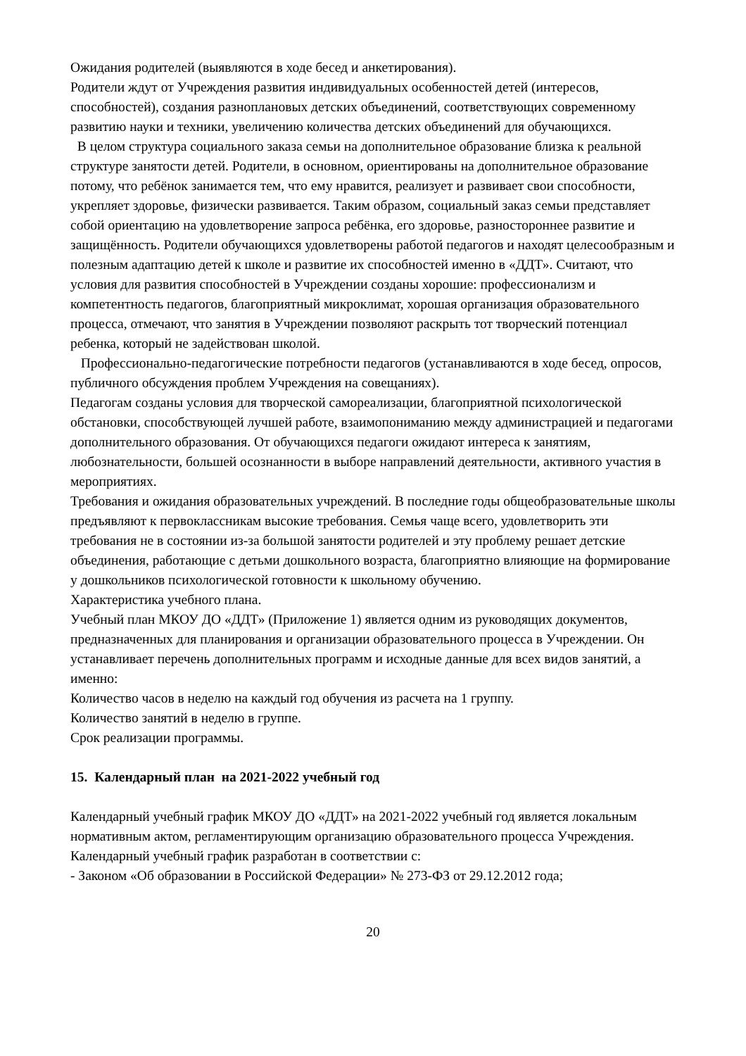Ожидания родителей (выявляются в ходе бесед и анкетирования).
Родители ждут от Учреждения развития индивидуальных особенностей детей (интересов, способностей), создания разноплановых детских объединений, соответствующих современному развитию науки и техники, увеличению количества детских объединений для обучающихся.
В целом структура социального заказа семьи на дополнительное образование близка к реальной структуре занятости детей. Родители, в основном, ориентированы на дополнительное образование потому, что ребёнок занимается тем, что ему нравится, реализует и развивает свои способности, укрепляет здоровье, физически развивается. Таким образом, социальный заказ семьи представляет собой ориентацию на удовлетворение запроса ребёнка, его здоровье, разностороннее развитие и защищённость. Родители обучающихся удовлетворены работой педагогов и находят целесообразным и полезным адаптацию детей к школе и развитие их способностей именно в «ДДТ». Считают, что условия для развития способностей в Учреждении созданы хорошие: профессионализм и компетентность педагогов, благоприятный микроклимат, хорошая организация образовательного процесса, отмечают, что занятия в Учреждении позволяют раскрыть тот творческий потенциал ребенка, который не задействован школой.
Профессионально-педагогические потребности педагогов (устанавливаются в ходе бесед, опросов, публичного обсуждения проблем Учреждения на совещаниях).
Педагогам созданы условия для творческой самореализации, благоприятной психологической обстановки, способствующей лучшей работе, взаимопониманию между администрацией и педагогами дополнительного образования. От обучающихся педагоги ожидают интереса к занятиям, любознательности, большей осознанности в выборе направлений деятельности, активного участия в мероприятиях.
Требования и ожидания образовательных учреждений. В последние годы общеобразовательные школы предъявляют к первоклассникам высокие требования. Семья чаще всего, удовлетворить эти требования не в состоянии из-за большой занятости родителей и эту проблему решает детские объединения, работающие с детьми дошкольного возраста, благоприятно влияющие на формирование у дошкольников психологической готовности к школьному обучению.
Характеристика учебного плана.
Учебный план МКОУ ДО «ДДТ» (Приложение 1) является одним из руководящих документов, предназначенных для планирования и организации образовательного процесса в Учреждении. Он устанавливает перечень дополнительных программ и исходные данные для всех видов занятий, а именно:
Количество часов в неделю на каждый год обучения из расчета на 1 группу.
Количество занятий в неделю в группе.
Срок реализации программы.
15. Календарный план на 2021-2022 учебный год
Календарный учебный график МКОУ ДО «ДДТ» на 2021-2022 учебный год является локальным нормативным актом, регламентирующим организацию образовательного процесса Учреждения.
Календарный учебный график разработан в соответствии с:
- Законом «Об образовании в Российской Федерации» № 273-ФЗ от 29.12.2012 года;
20